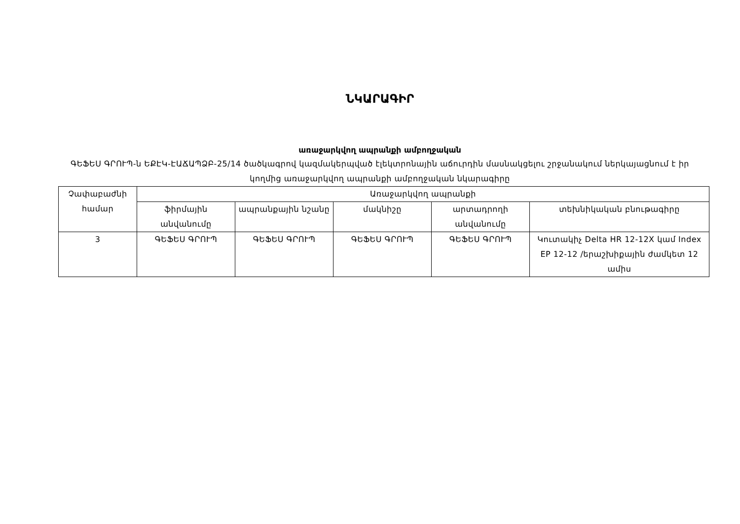ՆԿԱՐԱԳԻՐ
առաջարկվող ապրանքի ամբողջական
ԳԵՖԵՍ ԳՐՈՒՊ-ն ԵՔԷԿ-ԷԱՃԱՊՁԲ-25/14 ծածկագրով կազմակերպված էլեկտրոնային աճուրդին մասնակցելու շրջանակում ներկայացնում է իր կողմից առաջարկվող ապրանքի ամբողջական նկարագիրը
| Չափաբաժնի համար | Առաջարկվող ապրանքի | | | | |
| --- | --- | --- | --- | --- | --- |
| | ֆիրմային անվանումը | ապրանքային նշանը | մակնիշը | արտադրողի անվանումը | տեխնիկական բնութագիրը |
| 3 | ԳԵՖԵՍ ԳՐՈՒՊ | ԳԵՖԵՍ ԳՐՈՒՊ | ԳԵՖԵՍ ԳՐՈՒՊ | ԳԵՖԵՍ ԳՐՈՒՊ | Կուտակիչ Delta HR 12-12X կամ Index EP 12-12 /երաշխիքային ժամկետ 12 ամիս |